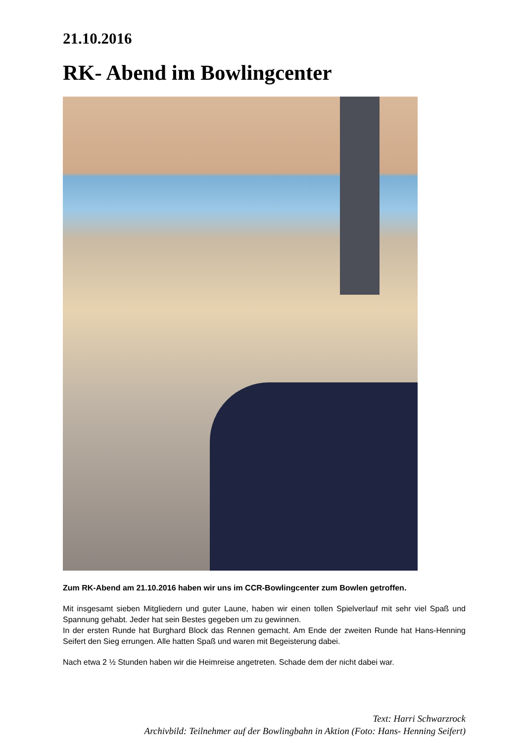21.10.2016
RK- Abend im Bowlingcenter
Zum RK-Abend am 21.10.2016 haben wir uns im CCR-Bowlingcenter zum Bowlen getroffen.
Mit insgesamt sieben Mitgliedern und guter Laune, haben wir einen tollen Spielverlauf mit sehr viel Spaß und Spannung gehabt. Jeder hat sein Bestes gegeben um zu gewinnen.
In der ersten Runde hat Burghard Block das Rennen gemacht. Am Ende der zweiten Runde hat Hans-Henning Seifert den Sieg errungen. Alle hatten Spaß und waren mit Begeisterung dabei.
Nach etwa 2 ½ Stunden haben wir die Heimreise angetreten. Schade dem der nicht dabei war.
Text: Harri Schwarzrock
Archivbild: Teilnehmer auf der Bowlingbahn in Aktion (Foto: Hans- Henning Seifert)